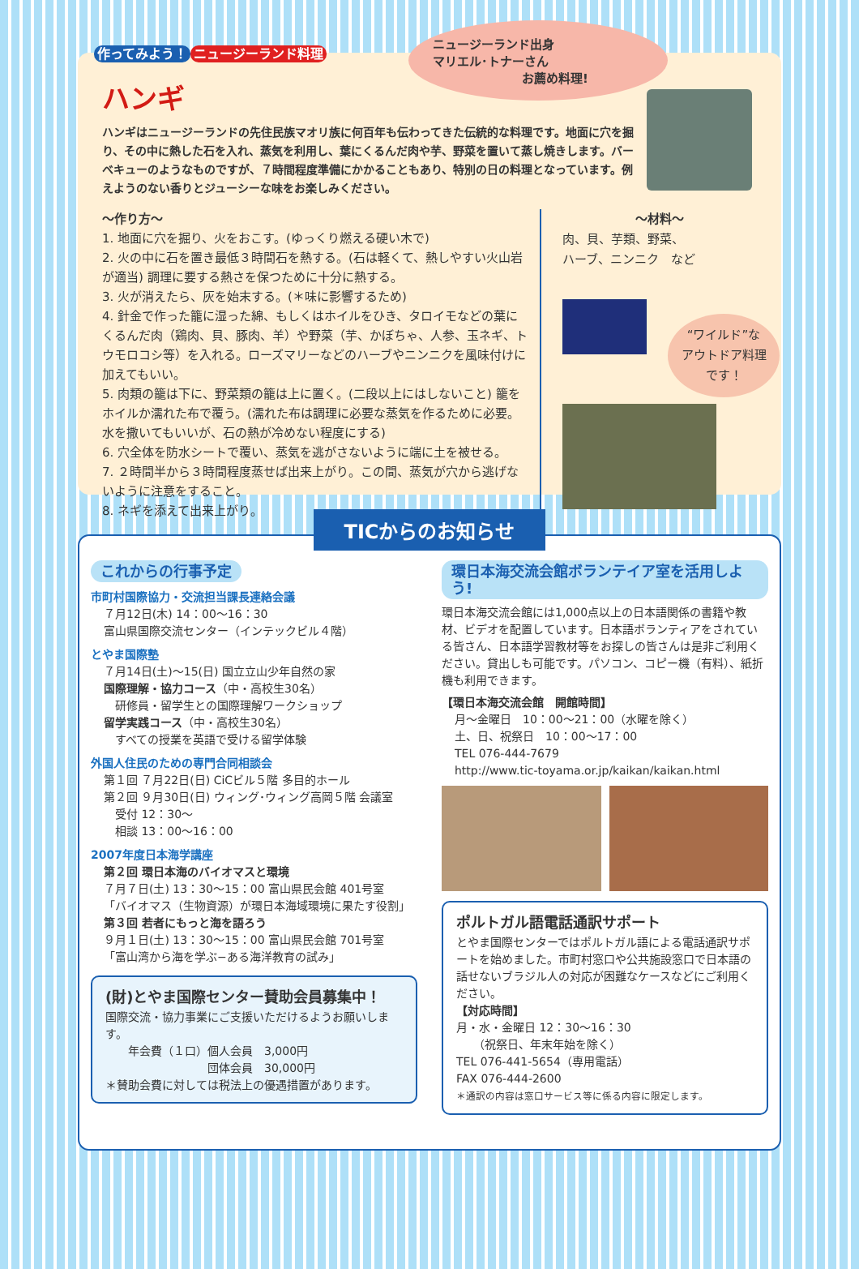作ってみよう！ ニュージーランド料理
ニュージーランド出身
マリエル･トナーさん
お薦め料理!
ハンギ
ハンギはニュージーランドの先住民族マオリ族に何百年も伝わってきた伝統的な料理です。地面に穴を掘り、その中に熱した石を入れ、蒸気を利用し、葉にくるんだ肉や芋、野菜を置いて蒸し焼きします。バーベキューのようなものですが、７時間程度準備にかかることもあり、特別の日の料理となっています。例えようのない香りとジューシーな味をお楽しみください。
〜作り方〜
1. 地面に穴を掘り、火をおこす。(ゆっくり燃える硬い木で)
2. 火の中に石を置き最低３時間石を熱する。(石は軽くて、熱しやすい火山岩が適当) 調理に要する熱さを保つために十分に熱する。
3. 火が消えたら、灰を始末する。(＊味に影響するため)
4. 針金で作った籠に湿った綿、もしくはホイルをひき、タロイモなどの葉にくるんだ肉（鶏肉、貝、豚肉、羊）や野菜（芋、かぼちゃ、人参、玉ネギ、トウモロコシ等）を入れる。ローズマリーなどのハーブやニンニクを風味付けに加えてもいい。
5. 肉類の籠は下に、野菜類の籠は上に置く。(二段以上にはしないこと) 籠をホイルか濡れた布で覆う。(濡れた布は調理に必要な蒸気を作るために必要。水を撒いてもいいが、石の熱が冷めない程度にする)
6. 穴全体を防水シートで覆い、蒸気を逃がさないように端に土を被せる。
7. ２時間半から３時間程度蒸せば出来上がり。この間、蒸気が穴から逃げないように注意をすること。
8. ネギを添えて出来上がり。
〜材料〜
肉、貝、芋類、野菜、
ハーブ、ニンニク　など
“ワイルド”な アウトドア料理 です！
TICからのお知らせ
これからの行事予定
市町村国際協力・交流担当課長連絡会議
７月12日(木) 14：00〜16：30
富山県国際交流センター（インテックビル４階）
とやま国際塾
７月14日(土)〜15(日) 国立立山少年自然の家
国際理解・協力コース（中・高校生30名）
　研修員・留学生との国際理解ワークショップ
留学実践コース（中・高校生30名）
　すべての授業を英語で受ける留学体験
外国人住民のための専門合同相談会
第１回 ７月22日(日) CiCビル５階 多目的ホール
第２回 ９月30日(日) ウィング･ウィング高岡５階 会議室
　受付 12：30〜
　相談 13：00〜16：00
2007年度日本海学講座
第２回 環日本海のバイオマスと環境
７月７日(土) 13：30〜15：00 富山県民会館 401号室
「バイオマス（生物資源）が環日本海域環境に果たす役割」
第３回 若者にもっと海を語ろう
９月１日(土) 13：30〜15：00 富山県民会館 701号室
「富山湾から海を学ぶ−ある海洋教育の試み」
(財)とやま国際センター賛助会員募集中！
国際交流・協力事業にご支援いただけるようお願いします。
　　年会費（１口）個人会員　3,000円
　　　　　　　　　団体会員　30,000円
＊賛助会費に対しては税法上の優遇措置があります。
環日本海交流会館ボランテイア室を活用しよう!
環日本海交流会館には1,000点以上の日本語関係の書籍や教材、ビデオを配置しています。日本語ボランティアをされている皆さん、日本語学習教材等をお探しの皆さんは是非ご利用ください。貸出しも可能です。パソコン、コピー機（有料）、紙折機も利用できます。
【環日本海交流会館　開館時間】
月〜金曜日　10：00〜21：00（水曜を除く）
土、日、祝祭日　10：00〜17：00
TEL 076-444-7679
http://www.tic-toyama.or.jp/kaikan/kaikan.html
ポルトガル語電話通訳サポート
とやま国際センターではポルトガル語による電話通訳サポートを始めました。市町村窓口や公共施設窓口で日本語の話せないブラジル人の対応が困難なケースなどにご利用ください。
【対応時間】
月・水・金曜日 12：30〜16：30
　　（祝祭日、年末年始を除く）
TEL 076-441-5654（専用電話）
FAX 076-444-2600
＊通訳の内容は窓口サービス等に係る内容に限定します。